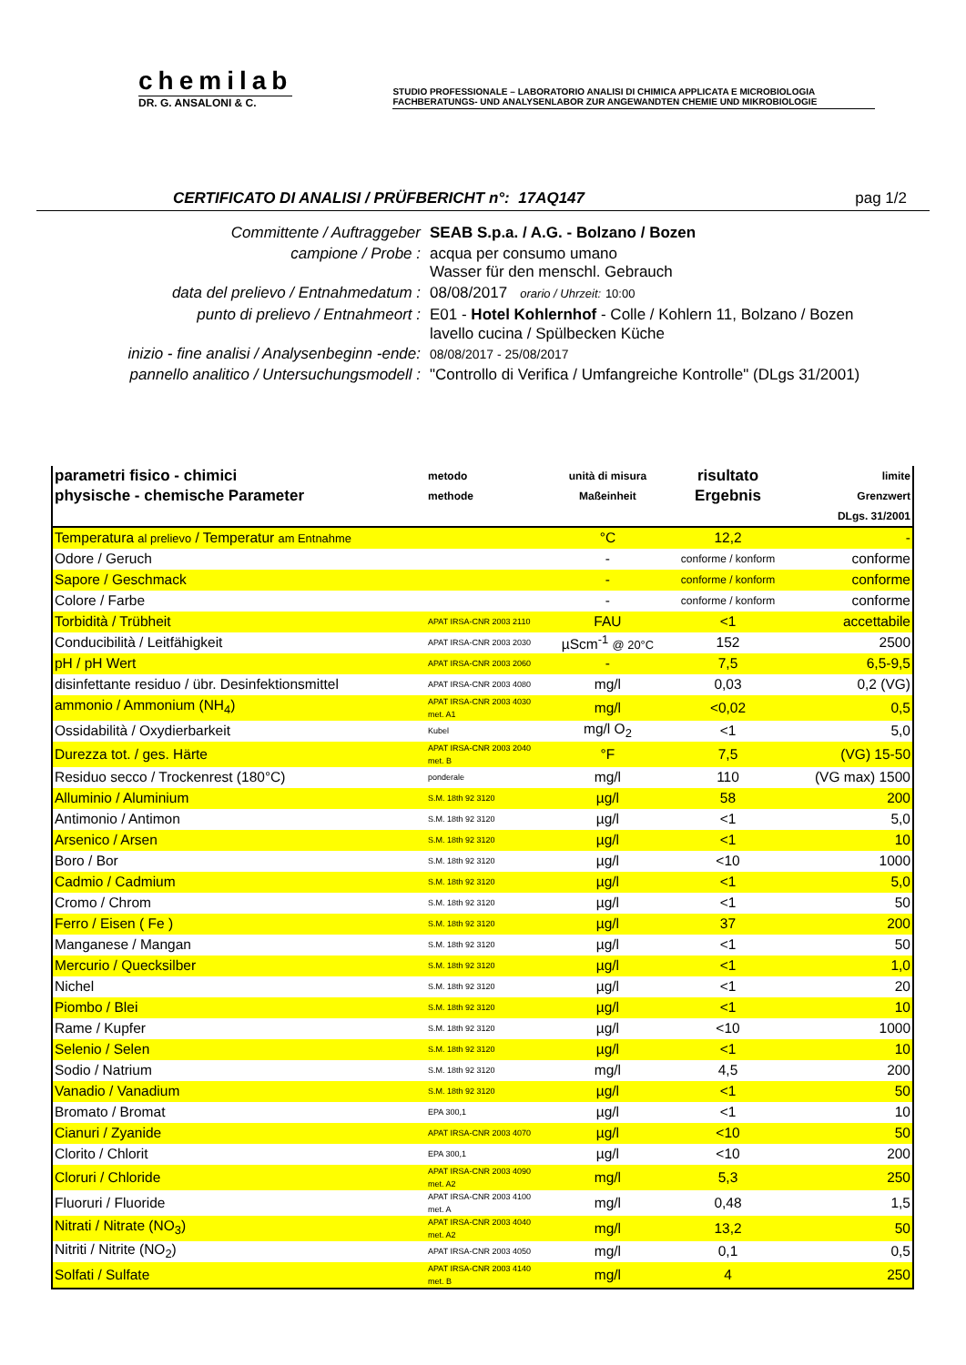chemilab
DR. G. ANSALONI & C.
STUDIO PROFESSIONALE – LABORATORIO ANALISI DI CHIMICA APPLICATA E MICROBIOLOGIA
FACHBERATUNGS- UND ANALYSENLABOR ZUR ANGEWANDTEN CHEMIE UND MIKROBIOLOGIE
CERTIFICATO DI ANALISI / PRÜFBERICHT n°: 17AQ147 pag 1/2
| Committente / Auftraggeber | SEAB S.p.a. / A.G. - Bolzano / Bozen |
| campione / Probe : | acqua per consumo umano Wasser für den menschl. Gebrauch |
| data del prelievo / Entnahmedatum : | 08/08/2017 orario / Uhrzeit: 10:00 |
| punto di prelievo / Entnahmeort : | E01 - Hotel Kohlernhof - Colle / Kohlern 11, Bolzano / Bozen lavello cucina / Spülbecken Küche |
| inizio - fine analisi / Analysenbeginn -ende: | 08/08/2017 - 25/08/2017 |
| pannello analitico / Untersuchungsmodell : | "Controllo di Verifica / Umfangreiche Kontrolle" (DLgs 31/2001) |
| parametri fisico - chimici physische - chemische Parameter | metodo methode | unità di misura Maßeinheit | risultato Ergebnis | limite Grenzwert DLgs. 31/2001 |
| --- | --- | --- | --- | --- |
| Temperatura al prelievo / Temperatur am Entnahme | | °C | 12,2 | - |
| Odore / Geruch | | - | conforme / konform | conforme |
| Sapore / Geschmack | | - | conforme / konform | conforme |
| Colore / Farbe | | - | conforme / konform | conforme |
| Torbidità / Trübheit | APAT IRSA-CNR 2003 2110 | FAU | <1 | accettabile |
| Conducibilità / Leitfähigkeit | APAT IRSA-CNR 2003 2030 | µScm<sup>-1</sup> @ 20°C | 152 | 2500 |
| pH / pH Wert | APAT IRSA-CNR 2003 2060 | - | 7,5 | 6,5-9,5 |
| disinfettante residuo / übr. Desinfektionsmittel | APAT IRSA-CNR 2003 4080 | mg/l | 0,03 | 0,2 (VG) |
| ammonio / Ammonium (NH<sub>4</sub>) | APAT IRSA-CNR 2003 4030 met. A1 | mg/l | <0,02 | 0,5 |
| Ossidabilità / Oxydierbarkeit | Kubel | mg/l O<sub>2</sub> | <1 | 5,0 |
| Durezza tot. / ges. Härte | APAT IRSA-CNR 2003 2040 met. B | °F | 7,5 | (VG) 15-50 |
| Residuo secco / Trockenrest (180°C) | ponderale | mg/l | 110 | (VG max) 1500 |
| Alluminio / Aluminium | S.M. 18th 92 3120 | µg/l | 58 | 200 |
| Antimonio / Antimon | S.M. 18th 92 3120 | µg/l | <1 | 5,0 |
| Arsenico / Arsen | S.M. 18th 92 3120 | µg/l | <1 | 10 |
| Boro / Bor | S.M. 18th 92 3120 | µg/l | <10 | 1000 |
| Cadmio / Cadmium | S.M. 18th 92 3120 | µg/l | <1 | 5,0 |
| Cromo / Chrom | S.M. 18th 92 3120 | µg/l | <1 | 50 |
| Ferro / Eisen ( Fe ) | S.M. 18th 92 3120 | µg/l | 37 | 200 |
| Manganese / Mangan | S.M. 18th 92 3120 | µg/l | <1 | 50 |
| Mercurio / Quecksilber | S.M. 18th 92 3120 | µg/l | <1 | 1,0 |
| Nichel | S.M. 18th 92 3120 | µg/l | <1 | 20 |
| Piombo / Blei | S.M. 18th 92 3120 | µg/l | <1 | 10 |
| Rame / Kupfer | S.M. 18th 92 3120 | µg/l | <10 | 1000 |
| Selenio / Selen | S.M. 18th 92 3120 | µg/l | <1 | 10 |
| Sodio / Natrium | S.M. 18th 92 3120 | mg/l | 4,5 | 200 |
| Vanadio / Vanadium | S.M. 18th 92 3120 | µg/l | <1 | 50 |
| Bromato / Bromat | EPA 300,1 | µg/l | <1 | 10 |
| Cianuri / Zyanide | APAT IRSA-CNR 2003 4070 | µg/l | <10 | 50 |
| Clorito / Chlorit | EPA 300,1 | µg/l | <10 | 200 |
| Cloruri / Chloride | APAT IRSA-CNR 2003 4090 met. A2 | mg/l | 5,3 | 250 |
| Fluoruri / Fluoride | APAT IRSA-CNR 2003 4100 met. A | mg/l | 0,48 | 1,5 |
| Nitrati / Nitrate (NO<sub>3</sub>) | APAT IRSA-CNR 2003 4040 met. A2 | mg/l | 13,2 | 50 |
| Nitriti / Nitrite (NO<sub>2</sub>) | APAT IRSA-CNR 2003 4050 | mg/l | 0,1 | 0,5 |
| Solfati / Sulfate | APAT IRSA-CNR 2003 4140 met. B | mg/l | 4 | 250 |